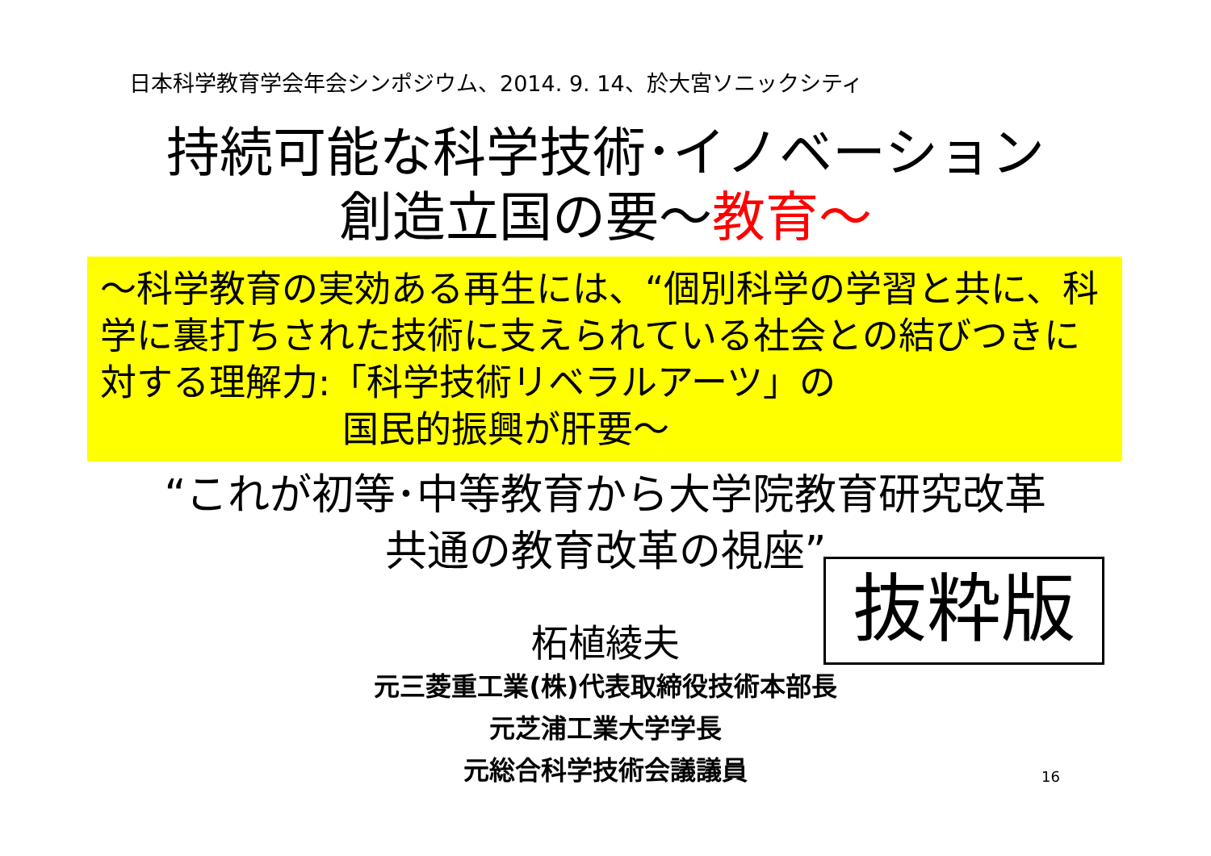日本科学教育学会年会シンポジウム、2014. 9. 14、於大宮ソニックシティ
持続可能な科学技術･イノベーション
創造立国の要～教育～
～科学教育の実効ある再生には、“個別科学の学習と共に、科学に裏打ちされた技術に支えられている社会との結びつきに対する理解力:「科学技術リベラルアーツ」の
国民的振興が肝要～
“これが初等･中等教育から大学院教育研究改革
共通の教育改革の視座”
抜粋版
柘植綾夫
元三菱重工業(株)代表取締役技術本部長
元芝浦工業大学学長
元総合科学技術会議議員
16